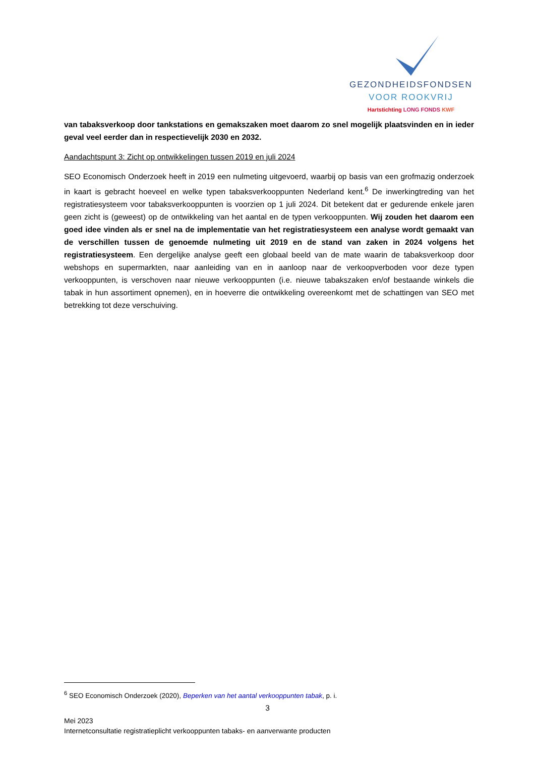GEZONDHEIDSFONDSEN
VOOR ROOKVRIJ
Hartstichting LONG FONDS KWF
van tabaksverkoop door tankstations en gemakszaken moet daarom zo snel mogelijk plaatsvinden en in ieder geval veel eerder dan in respectievelijk 2030 en 2032.
Aandachtspunt 3: Zicht op ontwikkelingen tussen 2019 en juli 2024
SEO Economisch Onderzoek heeft in 2019 een nulmeting uitgevoerd, waarbij op basis van een grofmazig onderzoek in kaart is gebracht hoeveel en welke typen tabaksverkooppunten Nederland kent.<sup>6</sup> De inwerkingtreding van het registratiesysteem voor tabaksverkooppunten is voorzien op 1 juli 2024. Dit betekent dat er gedurende enkele jaren geen zicht is (geweest) op de ontwikkeling van het aantal en de typen verkooppunten. Wij zouden het daarom een goed idee vinden als er snel na de implementatie van het registratiesysteem een analyse wordt gemaakt van de verschillen tussen de genoemde nulmeting uit 2019 en de stand van zaken in 2024 volgens het registratiesysteem. Een dergelijke analyse geeft een globaal beeld van de mate waarin de tabaksverkoop door webshops en supermarkten, naar aanleiding van en in aanloop naar de verkoopverboden voor deze typen verkooppunten, is verschoven naar nieuwe verkooppunten (i.e. nieuwe tabakszaken en/of bestaande winkels die tabak in hun assortiment opnemen), en in hoeverre die ontwikkeling overeenkomt met de schattingen van SEO met betrekking tot deze verschuiving.
<sup>6</sup> SEO Economisch Onderzoek (2020), Beperken van het aantal verkooppunten tabak, p. i.
3
Mei 2023
Internetconsultatie registratieplicht verkooppunten tabaks- en aanverwante producten